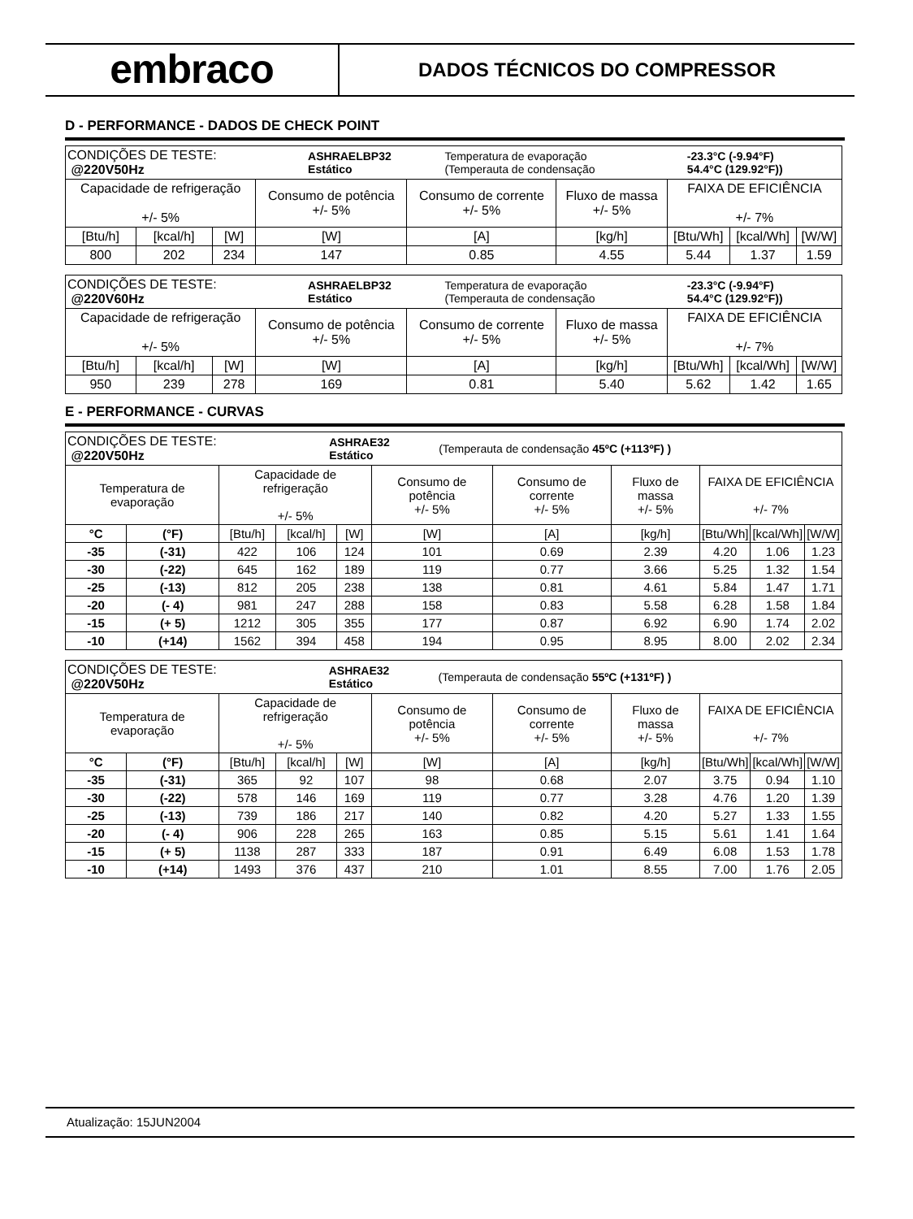embraco
DADOS TÉCNICOS DO COMPRESSOR
D - PERFORMANCE - DADOS DE CHECK POINT
| / CONDIÇÕES DE TESTE: @220V50Hz / ASHRAELBP32 Estático / Temperatura de evaporação (Temperauta de condensação / -23.3°C (-9.94°F) 54.4°C (129.92°F)) / | | | | | | | | |
| Capacidade de refrigeração +/- 5% | | | Consumo de potência +/- 5% | Consumo de corrente +/- 5% | Fluxo de massa +/- 5% | FAIXA DE EFICIÊNCIA +/- 7% | | |
| [Btu/h] | [kcal/h] | [W] | [W] | [A] | [kg/h] | [Btu/Wh] | [kcal/Wh] | [W/W] |
| 800 | 202 | 234 | 147 | 0.85 | 4.55 | 5.44 | 1.37 | 1.59 |
| / CONDIÇÕES DE TESTE: @220V60Hz / ASHRAELBP32 Estático / Temperatura de evaporação (Temperauta de condensação / -23.3°C (-9.94°F) 54.4°C (129.92°F)) / | | | | | | | | |
| Capacidade de refrigeração +/- 5% | | | Consumo de potência +/- 5% | Consumo de corrente +/- 5% | Fluxo de massa +/- 5% | FAIXA DE EFICIÊNCIA +/- 7% | | |
| [Btu/h] | [kcal/h] | [W] | [W] | [A] | [kg/h] | [Btu/Wh] | [kcal/Wh] | [W/W] |
| 950 | 239 | 278 | 169 | 0.81 | 5.40 | 5.62 | 1.42 | 1.65 |
E - PERFORMANCE - CURVAS
| / CONDIÇÕES DE TESTE: @220V50Hz / ASHRAE32 Estático / (Temperauta de condensação 45ºC (+113ºF) ) / | | | | | | | | | | |
| Temperatura de evaporação | | Capacidade de refrigeração +/- 5% | | | Consumo de potência +/- 5% | Consumo de corrente +/- 5% | Fluxo de massa +/- 5% | FAIXA DE EFICIÊNCIA +/- 7% | | |
| °C | (°F) | [Btu/h] | [kcal/h] | [W] | [W] | [A] | [kg/h] | [Btu/Wh] | [kcal/Wh] | [W/W] |
| -35 | (-31) | 422 | 106 | 124 | 101 | 0.69 | 2.39 | 4.20 | 1.06 | 1.23 |
| -30 | (-22) | 645 | 162 | 189 | 119 | 0.77 | 3.66 | 5.25 | 1.32 | 1.54 |
| -25 | (-13) | 812 | 205 | 238 | 138 | 0.81 | 4.61 | 5.84 | 1.47 | 1.71 |
| -20 | (- 4) | 981 | 247 | 288 | 158 | 0.83 | 5.58 | 6.28 | 1.58 | 1.84 |
| -15 | (+ 5) | 1212 | 305 | 355 | 177 | 0.87 | 6.92 | 6.90 | 1.74 | 2.02 |
| -10 | (+14) | 1562 | 394 | 458 | 194 | 0.95 | 8.95 | 8.00 | 2.02 | 2.34 |
| / CONDIÇÕES DE TESTE: @220V50Hz / ASHRAE32 Estático / (Temperauta de condensação 55ºC (+131ºF) ) / | | | | | | | | | | |
| Temperatura de evaporação | | Capacidade de refrigeração +/- 5% | | | Consumo de potência +/- 5% | Consumo de corrente +/- 5% | Fluxo de massa +/- 5% | FAIXA DE EFICIÊNCIA +/- 7% | | |
| °C | (°F) | [Btu/h] | [kcal/h] | [W] | [W] | [A] | [kg/h] | [Btu/Wh] | [kcal/Wh] | [W/W] |
| -35 | (-31) | 365 | 92 | 107 | 98 | 0.68 | 2.07 | 3.75 | 0.94 | 1.10 |
| -30 | (-22) | 578 | 146 | 169 | 119 | 0.77 | 3.28 | 4.76 | 1.20 | 1.39 |
| -25 | (-13) | 739 | 186 | 217 | 140 | 0.82 | 4.20 | 5.27 | 1.33 | 1.55 |
| -20 | (- 4) | 906 | 228 | 265 | 163 | 0.85 | 5.15 | 5.61 | 1.41 | 1.64 |
| -15 | (+ 5) | 1138 | 287 | 333 | 187 | 0.91 | 6.49 | 6.08 | 1.53 | 1.78 |
| -10 | (+14) | 1493 | 376 | 437 | 210 | 1.01 | 8.55 | 7.00 | 1.76 | 2.05 |
Atualização: 15JUN2004